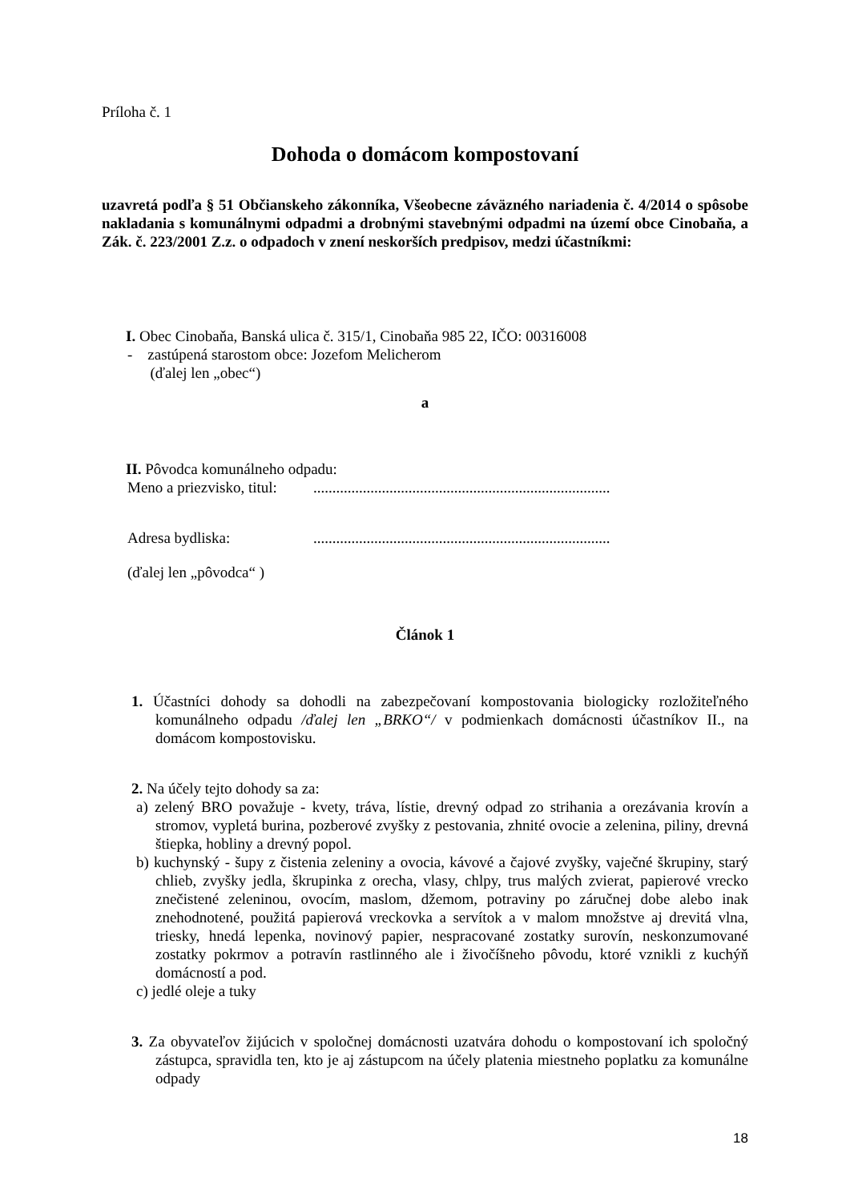Príloha č. 1
Dohoda o domácom kompostovaní
uzavretá podľa § 51 Občianskeho zákonníka, Všeobecne záväzného nariadenia č. 4/2014 o spôsobe nakladania s komunálnymi odpadmi a drobnými stavebnými odpadmi na území obce Cinobaňa, a Zák. č. 223/2001 Z.z. o odpadoch v znení neskorších predpisov, medzi účastníkmi:
I. Obec Cinobaňa, Banská ulica č. 315/1, Cinobaňa 985 22, IČO: 00316008
- zastúpená starostom obce: Jozefom Melicherom
(ďalej len „obec“)
a
II. Pôvodca komunálneho odpadu:
Meno a priezvisko, titul:..............................................................................
Adresa bydliska:..............................................................................
(ďalej len „pôvodca“ )
Článok 1
1. Účastníci dohody sa dohodli na zabezpečovaní kompostovania biologicky rozložiteľného komunálneho odpadu /ďalej len „BRKO“/ v podmienkach domácnosti účastníkov II., na domácom kompostovisku.
2. Na účely tejto dohody sa za:
a) zelený BRO považuje - kvety, tráva, lístie, drevný odpad zo strihania a orezávania krovín a stromov, vypletá burina, pozberové zvyšky z pestovania, zhnité ovocie a zelenina, piliny, drevná štiepka, hobliny a drevný popol.
b) kuchynský - šupy z čistenia zeleniny a ovocia, kávové a čajové zvyšky, vaječné škrupiny, starý chlieb, zvyšky jedla, škrupinka z orecha, vlasy, chlpy, trus malých zvierat, papierové vrecko znečistené zeleninou, ovocím, maslom, džemom, potraviny po záručnej dobe alebo inak znehodnotené, použitá papierová vreckovka a servítok a v malom množstve aj drevitá vlna, triesky, hnedá lepenka, novinový papier, nespracované zostatky surovín, neskonzumované zostatky pokrmov a potravín rastlinného ale i živočíšneho pôvodu, ktoré vznikli z kuchýň domácností a pod.
c) jedlé oleje a tuky
3. Za obyvateľov žijúcich v spoločnej domácnosti uzatvára dohodu o kompostovaní ich spoločný zástupca, spravidla ten, kto je aj zástupcom na účely platenia miestneho poplatku za komunálne odpady
18